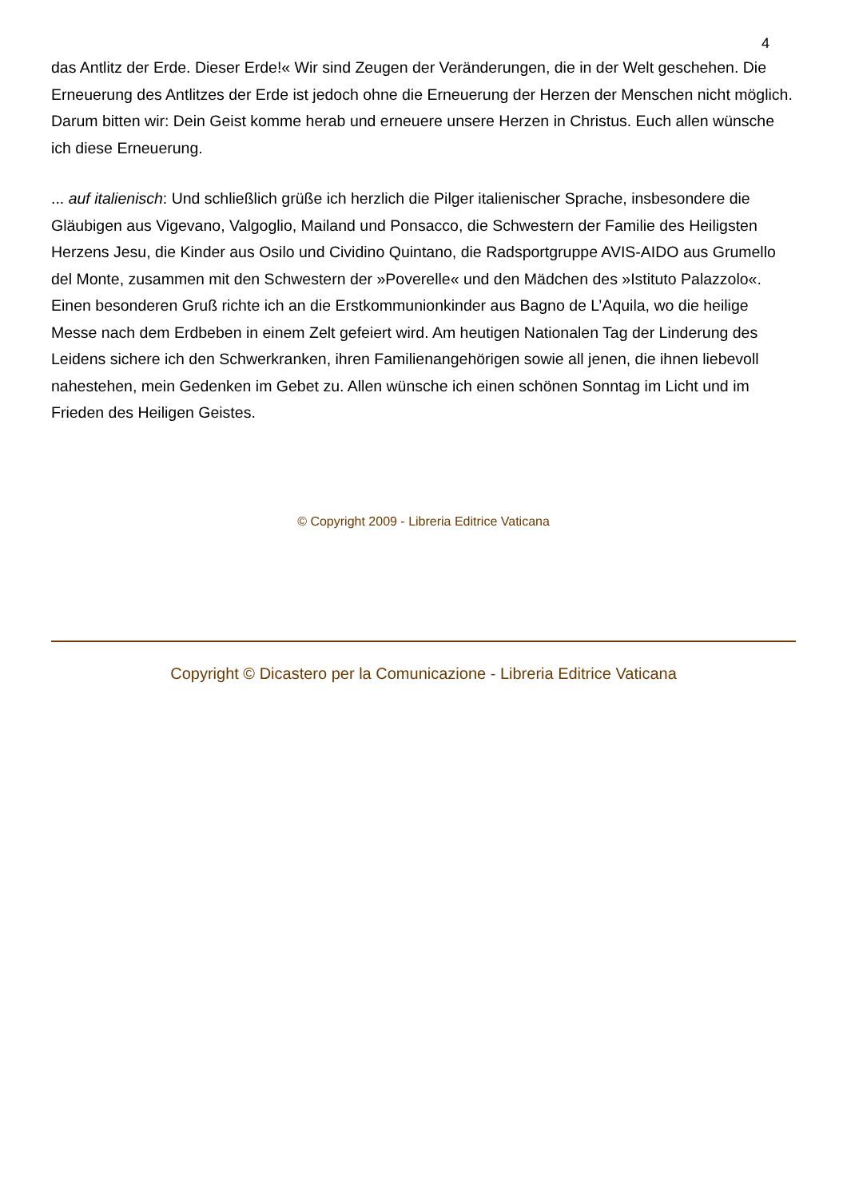4
das Antlitz der Erde. Dieser Erde!« Wir sind Zeugen der Veränderungen, die in der Welt geschehen. Die Erneuerung des Antlitzes der Erde ist jedoch ohne die Erneuerung der Herzen der Menschen nicht möglich. Darum bitten wir: Dein Geist komme herab und erneuere unsere Herzen in Christus. Euch allen wünsche ich diese Erneuerung.
... auf italienisch: Und schließlich grüße ich herzlich die Pilger italienischer Sprache, insbesondere die Gläubigen aus Vigevano, Valgoglio, Mailand und Ponsacco, die Schwestern der Familie des Heiligsten Herzens Jesu, die Kinder aus Osilo und Cividino Quintano, die Radsportgruppe AVIS-AIDO aus Grumello del Monte, zusammen mit den Schwestern der »Poverelle« und den Mädchen des »Istituto Palazzolo«. Einen besonderen Gruß richte ich an die Erstkommunionkinder aus Bagno de L’Aquila, wo die heilige Messe nach dem Erdbeben in einem Zelt gefeiert wird. Am heutigen Nationalen Tag der Linderung des Leidens sichere ich den Schwerkranken, ihren Familienangehörigen sowie all jenen, die ihnen liebevoll nahestehen, mein Gedenken im Gebet zu. Allen wünsche ich einen schönen Sonntag im Licht und im Frieden des Heiligen Geistes.
© Copyright 2009 - Libreria Editrice Vaticana
Copyright © Dicastero per la Comunicazione - Libreria Editrice Vaticana